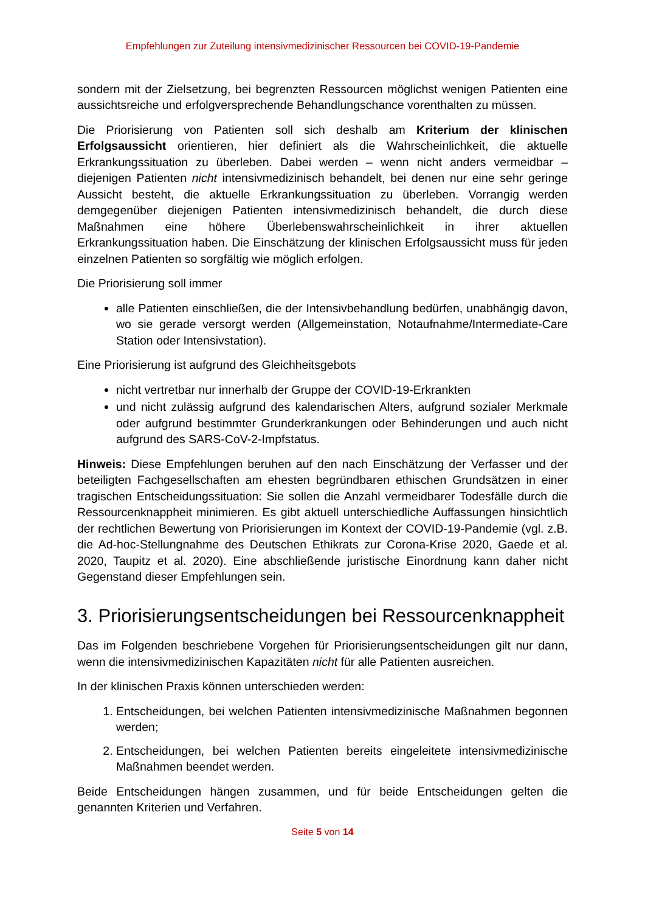Empfehlungen zur Zuteilung intensivmedizinischer Ressourcen bei COVID-19-Pandemie
sondern mit der Zielsetzung, bei begrenzten Ressourcen möglichst wenigen Patienten eine aussichtsreiche und erfolgversprechende Behandlungschance vorenthalten zu müssen.
Die Priorisierung von Patienten soll sich deshalb am Kriterium der klinischen Erfolgsaussicht orientieren, hier definiert als die Wahrscheinlichkeit, die aktuelle Erkrankungssituation zu überleben. Dabei werden – wenn nicht anders vermeidbar – diejenigen Patienten nicht intensivmedizinisch behandelt, bei denen nur eine sehr geringe Aussicht besteht, die aktuelle Erkrankungssituation zu überleben. Vorrangig werden demgegenüber diejenigen Patienten intensivmedizinisch behandelt, die durch diese Maßnahmen eine höhere Überlebenswahrscheinlichkeit in ihrer aktuellen Erkrankungssituation haben. Die Einschätzung der klinischen Erfolgsaussicht muss für jeden einzelnen Patienten so sorgfältig wie möglich erfolgen.
Die Priorisierung soll immer
alle Patienten einschließen, die der Intensivbehandlung bedürfen, unabhängig davon, wo sie gerade versorgt werden (Allgemeinstation, Notaufnahme/Intermediate-Care Station oder Intensivstation).
Eine Priorisierung ist aufgrund des Gleichheitsgebots
nicht vertretbar nur innerhalb der Gruppe der COVID-19-Erkrankten
und nicht zulässig aufgrund des kalendarischen Alters, aufgrund sozialer Merkmale oder aufgrund bestimmter Grunderkrankungen oder Behinderungen und auch nicht aufgrund des SARS-CoV-2-Impfstatus.
Hinweis: Diese Empfehlungen beruhen auf den nach Einschätzung der Verfasser und der beteiligten Fachgesellschaften am ehesten begründbaren ethischen Grundsätzen in einer tragischen Entscheidungssituation: Sie sollen die Anzahl vermeidbarer Todesfälle durch die Ressourcenknappheit minimieren. Es gibt aktuell unterschiedliche Auffassungen hinsichtlich der rechtlichen Bewertung von Priorisierungen im Kontext der COVID-19-Pandemie (vgl. z.B. die Ad-hoc-Stellungnahme des Deutschen Ethikrats zur Corona-Krise 2020, Gaede et al. 2020, Taupitz et al. 2020). Eine abschließende juristische Einordnung kann daher nicht Gegenstand dieser Empfehlungen sein.
3. Priorisierungsentscheidungen bei Ressourcenknappheit
Das im Folgenden beschriebene Vorgehen für Priorisierungsentscheidungen gilt nur dann, wenn die intensivmedizinischen Kapazitäten nicht für alle Patienten ausreichen.
In der klinischen Praxis können unterschieden werden:
1. Entscheidungen, bei welchen Patienten intensivmedizinische Maßnahmen begonnen werden;
2. Entscheidungen, bei welchen Patienten bereits eingeleitete intensivmedizinische Maßnahmen beendet werden.
Beide Entscheidungen hängen zusammen, und für beide Entscheidungen gelten die genannten Kriterien und Verfahren.
Seite 5 von 14